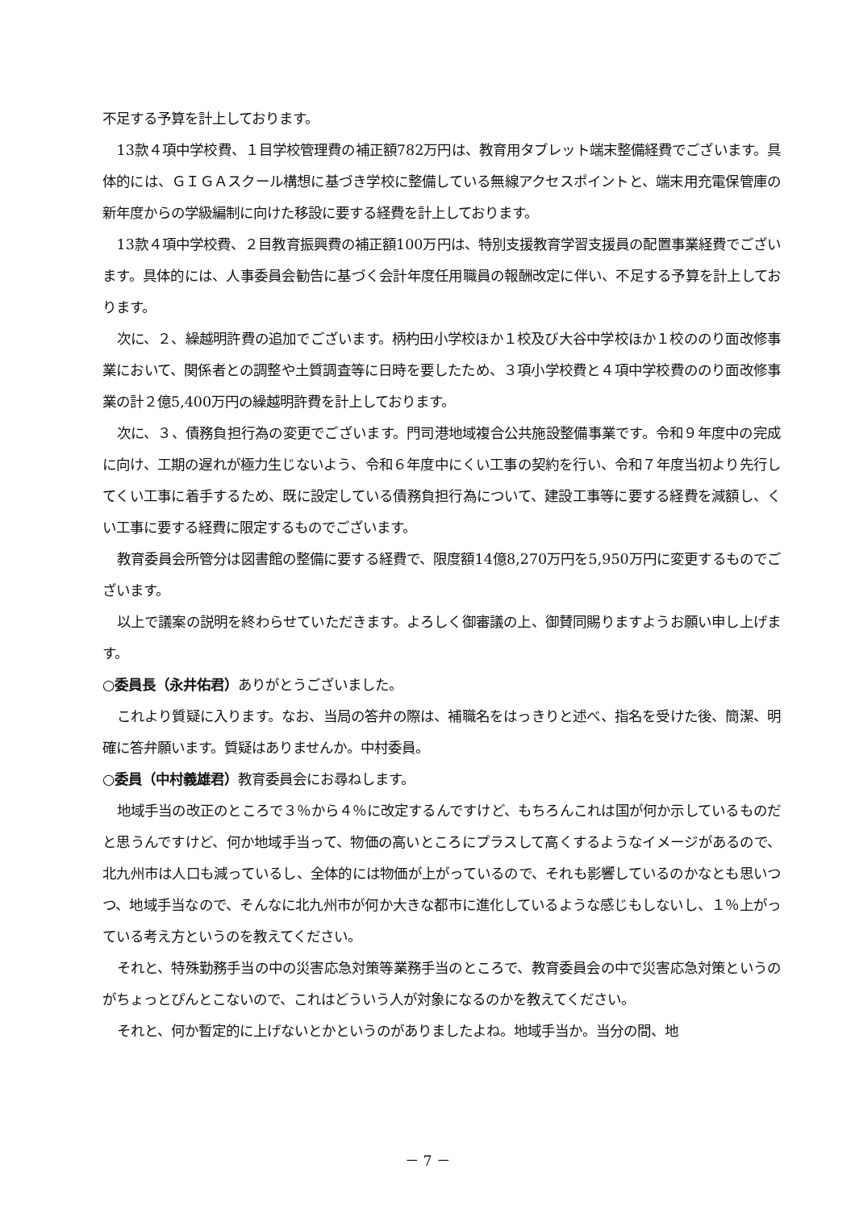不足する予算を計上しております。
13款４項中学校費、１目学校管理費の補正額782万円は、教育用タブレット端末整備経費でございます。具体的には、ＧＩＧＡスクール構想に基づき学校に整備している無線アクセスポイントと、端末用充電保管庫の新年度からの学級編制に向けた移設に要する経費を計上しております。
13款４項中学校費、２目教育振興費の補正額100万円は、特別支援教育学習支援員の配置事業経費でございます。具体的には、人事委員会勧告に基づく会計年度任用職員の報酬改定に伴い、不足する予算を計上しております。
次に、２、繰越明許費の追加でございます。柄杓田小学校ほか１校及び大谷中学校ほか１校ののり面改修事業において、関係者との調整や土質調査等に日時を要したため、３項小学校費と４項中学校費ののり面改修事業の計２億5,400万円の繰越明許費を計上しております。
次に、３、債務負担行為の変更でございます。門司港地域複合公共施設整備事業です。令和９年度中の完成に向け、工期の遅れが極力生じないよう、令和６年度中にくい工事の契約を行い、令和７年度当初より先行してくい工事に着手するため、既に設定している債務負担行為について、建設工事等に要する経費を減額し、くい工事に要する経費に限定するものでございます。
教育委員会所管分は図書館の整備に要する経費で、限度額14億8,270万円を5,950万円に変更するものでございます。
以上で議案の説明を終わらせていただきます。よろしく御審議の上、御賛同賜りますようお願い申し上げます。
○委員長（永井佑君）ありがとうございました。
これより質疑に入ります。なお、当局の答弁の際は、補職名をはっきりと述べ、指名を受けた後、簡潔、明確に答弁願います。質疑はありませんか。中村委員。
○委員（中村義雄君）教育委員会にお尋ねします。
地域手当の改正のところで３％から４％に改定するんですけど、もちろんこれは国が何か示しているものだと思うんですけど、何か地域手当って、物価の高いところにプラスして高くするようなイメージがあるので、北九州市は人口も減っているし、全体的には物価が上がっているので、それも影響しているのかなとも思いつつ、地域手当なので、そんなに北九州市が何か大きな都市に進化しているような感じもしないし、１％上がっている考え方というのを教えてください。
それと、特殊勤務手当の中の災害応急対策等業務手当のところで、教育委員会の中で災害応急対策というのがちょっとぴんとこないので、これはどういう人が対象になるのかを教えてください。
それと、何か暫定的に上げないとかというのがありましたよね。地域手当か。当分の間、地
－ 7 －